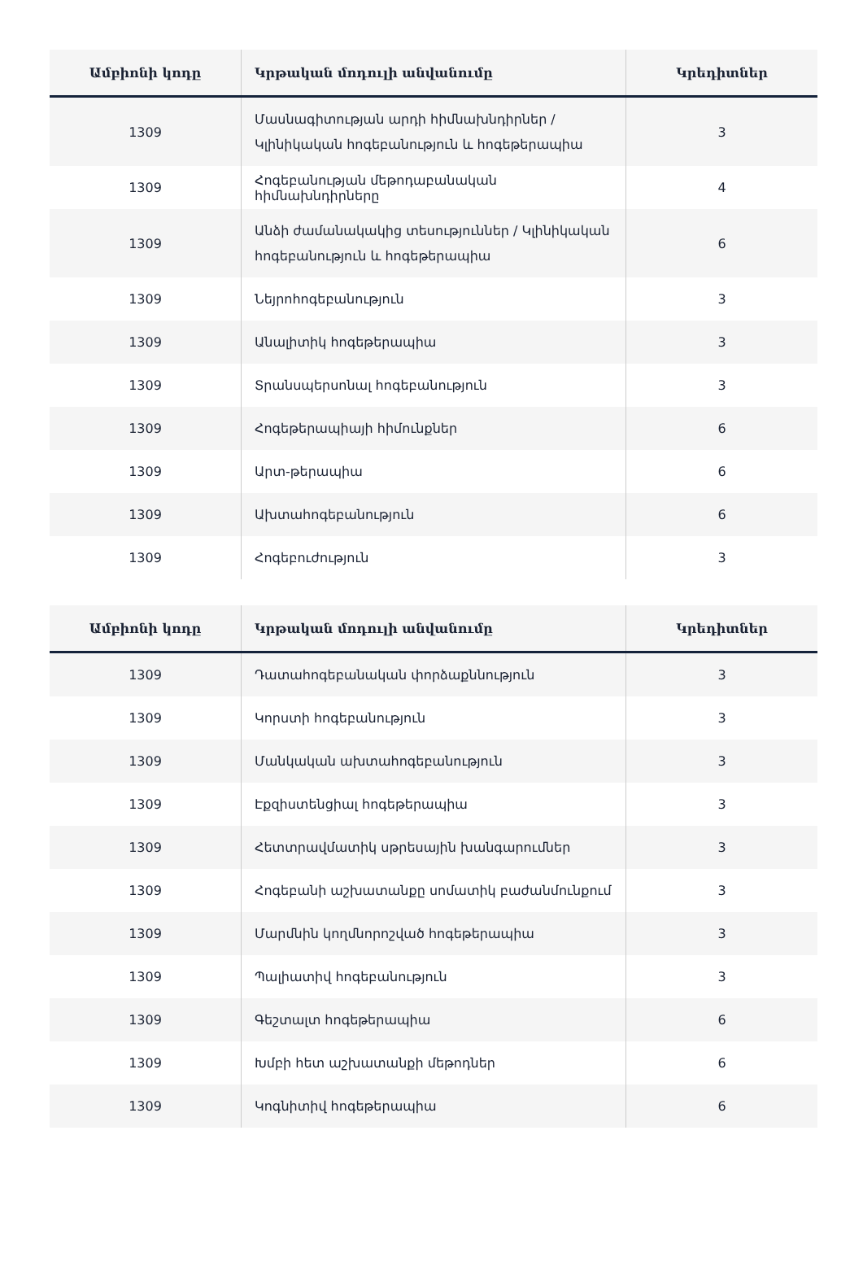| Ամբիոնի կոդը | Կրթական մոդուլի անվանումը | Կրեդիտներ |
| --- | --- | --- |
| 1309 | Մասնագիտության արդի հիմնախնդիրներ / Կլինիկական հոգեբանություն և հոգեթերապիա | 3 |
| 1309 | Հոգեբանության մեթոդաբանական հիմնախնդիրները | 4 |
| 1309 | Անձի ժամանակակից տեսություններ / Կլինիկական հոգեբանություն և հոգեթերապիա | 6 |
| 1309 | Նեյրոհոգեբանություն | 3 |
| 1309 | Անալիտիկ հոգեթերապիա | 3 |
| 1309 | Տրանսպերսոնալ հոգեբանություն | 3 |
| 1309 | Հոգեթերապիայի հիմունքներ | 6 |
| 1309 | Արտ-թերապիա | 6 |
| 1309 | Ախտահոգեբանություն | 6 |
| 1309 | Հոգեբուժություն | 3 |
| Ամբիոնի կոդը | Կրթական մոդուլի անվանումը | Կրեդիտներ |
| --- | --- | --- |
| 1309 | Դատահոգեբանական փորձաքննություն | 3 |
| 1309 | Կորստի հոգեբանություն | 3 |
| 1309 | Մանկական ախտահոգեբանություն | 3 |
| 1309 | Էքզիստենցիալ հոգեթերապիա | 3 |
| 1309 | Հետտրավմատիկ սթրեսային խանգարումներ | 3 |
| 1309 | Հոգեբանի աշխատանքը սոմատիկ բաժանմունքում | 3 |
| 1309 | Մարմնին կողմնորոշված հոգեթերապիա | 3 |
| 1309 | Պալիատիվ հոգեբանություն | 3 |
| 1309 | Գեշտալտ հոգեթերապիա | 6 |
| 1309 | Խմբի հետ աշխատանքի մեթոդներ | 6 |
| 1309 | Կոգնիտիվ հոգեթերապիա | 6 |